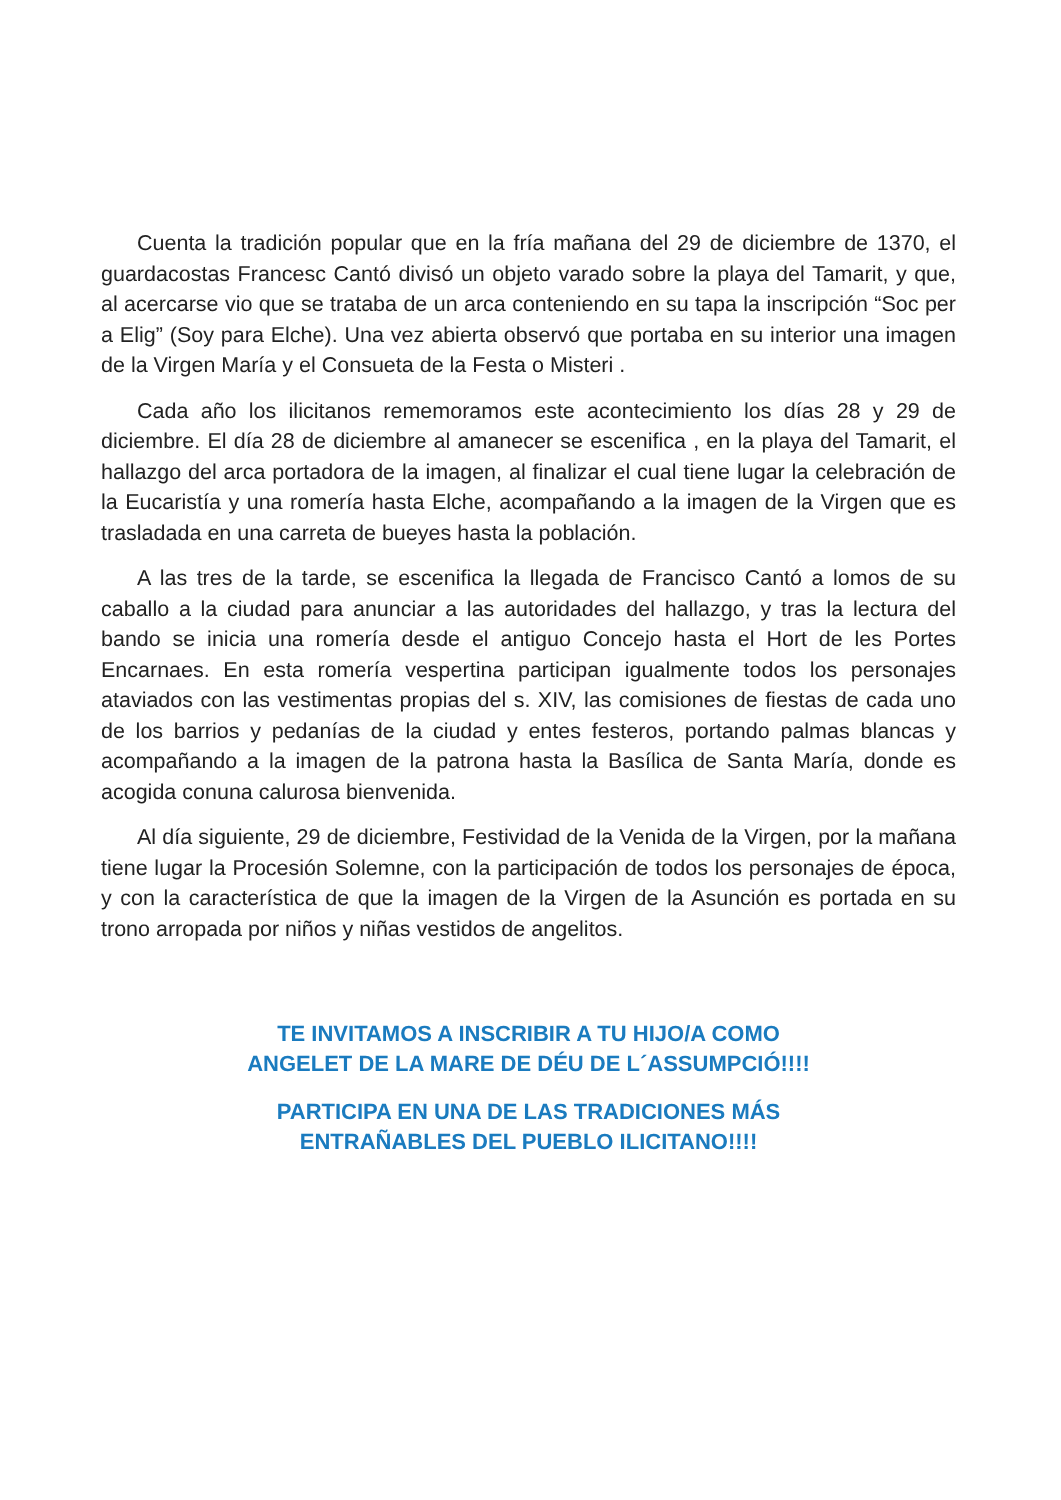Cuenta la tradición popular que en la fría mañana del 29 de diciembre de 1370, el guardacostas Francesc Cantó divisó un objeto varado sobre la playa del Tamarit, y que, al acercarse vio que se trataba de un arca conteniendo en su tapa la inscripción “Soc per a Elig” (Soy para Elche). Una vez abierta observó que portaba en su interior una imagen de la Virgen María y el Consueta de la Festa o Misteri .
Cada año los ilicitanos rememoramos este acontecimiento los días 28 y 29 de diciembre. El día 28 de diciembre al amanecer se escenifica , en la playa del Tamarit, el hallazgo del arca portadora de la imagen, al finalizar el cual tiene lugar la celebración de la Eucaristía y una romería hasta Elche, acompañando a la imagen de la Virgen que es trasladada en una carreta de bueyes hasta la población.
A las tres de la tarde, se escenifica la llegada de Francisco Cantó a lomos de su caballo a la ciudad para anunciar a las autoridades del hallazgo, y tras la lectura del bando se inicia una romería desde el antiguo Concejo hasta el Hort de les Portes Encarnaes. En esta romería vespertina participan igualmente todos los personajes ataviados con las vestimentas propias del s. XIV, las comisiones de fiestas de cada uno de los barrios y pedanías de la ciudad y entes festeros, portando palmas blancas y acompañando a la imagen de la patrona hasta la Basílica de Santa María, donde es acogida conuna calurosa bienvenida.
Al día siguiente, 29 de diciembre, Festividad de la Venida de la Virgen, por la mañana tiene lugar la Procesión Solemne, con la participación de todos los personajes de época, y con la característica de que la imagen de la Virgen de la Asunción es portada en su trono arropada por niños y niñas vestidos de angelitos.
TE INVITAMOS A INSCRIBIR A TU HIJO/A COMO
ANGELET DE LA MARE DE DÉU DE L´ASSUMPCIÓ!!!!
PARTICIPA EN UNA DE LAS TRADICIONES MÁS
ENTRAÑABLES DEL PUEBLO ILICITANO!!!!